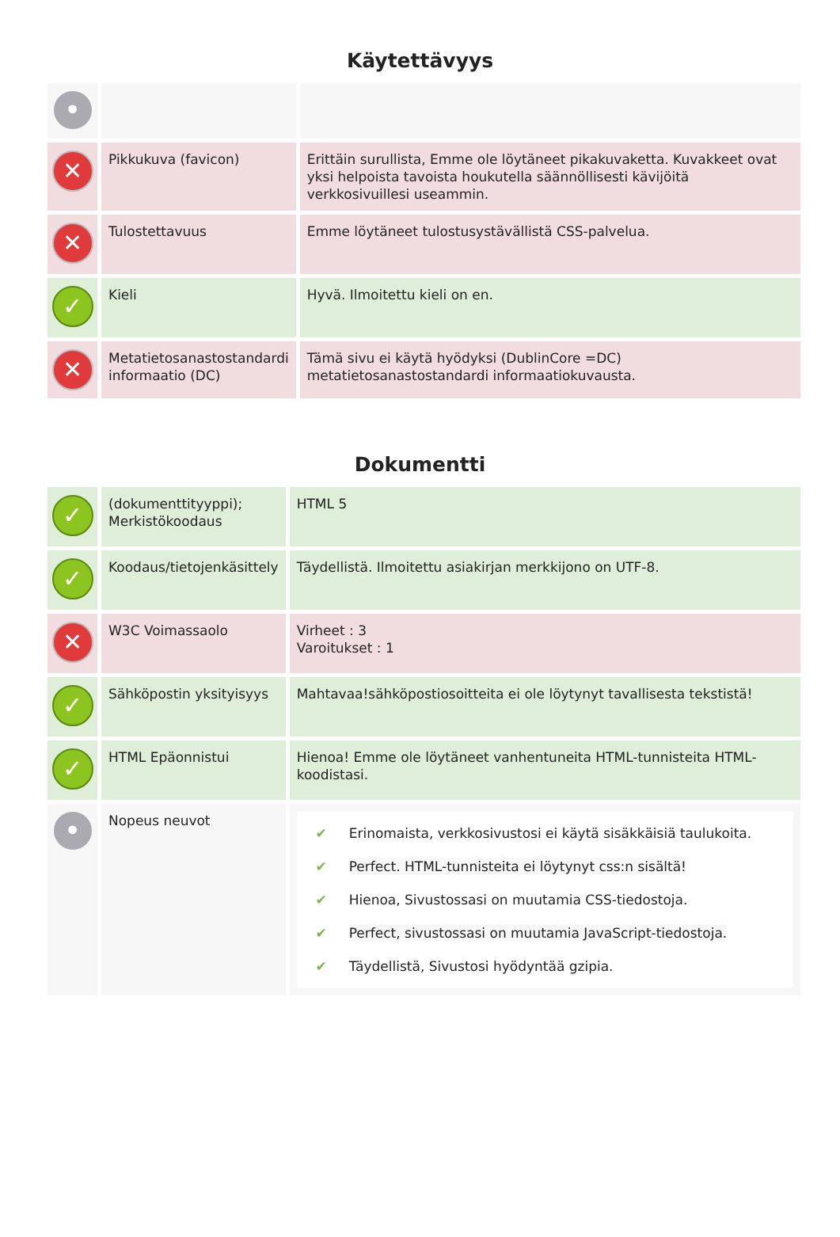Käytettävyys
| • | | |
| ✕ | Pikkukuva (favicon) | Erittäin surullista, Emme ole löytäneet pikakuvaketta. Kuvakkeet ovat yksi helpoista tavoista houkutella säännöllisesti kävijöitä verkkosivuillesi useammin. |
| ✕ | Tulostettavuus | Emme löytäneet tulostusystävällistä CSS-palvelua. |
| ✓ | Kieli | Hyvä. Ilmoitettu kieli on en. |
| ✕ | Metatietosanastostandardi informaatio (DC) | Tämä sivu ei käytä hyödyksi (DublinCore =DC) metatietosanastostandardi informaatiokuvausta. |
Dokumentti
| ✓ | (dokumenttityyppi); Merkistökoodaus | HTML 5 |
| ✓ | Koodaus/tietojenkäsittely | Täydellistä. Ilmoitettu asiakirjan merkkijono on UTF-8. |
| ✕ | W3C Voimassaolo | Virheet : 3 Varoitukset : 1 |
| ✓ | Sähköpostin yksityisyys | Mahtavaa!sähköpostiosoitteita ei ole löytynyt tavallisesta tekstistä! |
| ✓ | HTML Epäonnistui | Hienoa! Emme ole löytäneet vanhentuneita HTML-tunnisteita HTML-koodistasi. |
| • | Nopeus neuvot | ✔ Erinomaista, verkkosivustosi ei käytä sisäkkäisiä taulukoita. ✔ Perfect. HTML-tunnisteita ei löytynyt css:n sisältä! ✔ Hienoa, Sivustossasi on muutamia CSS-tiedostoja. ✔ Perfect, sivustossasi on muutamia JavaScript-tiedostoja. ✔ Täydellistä, Sivustosi hyödyntää gzipia. |